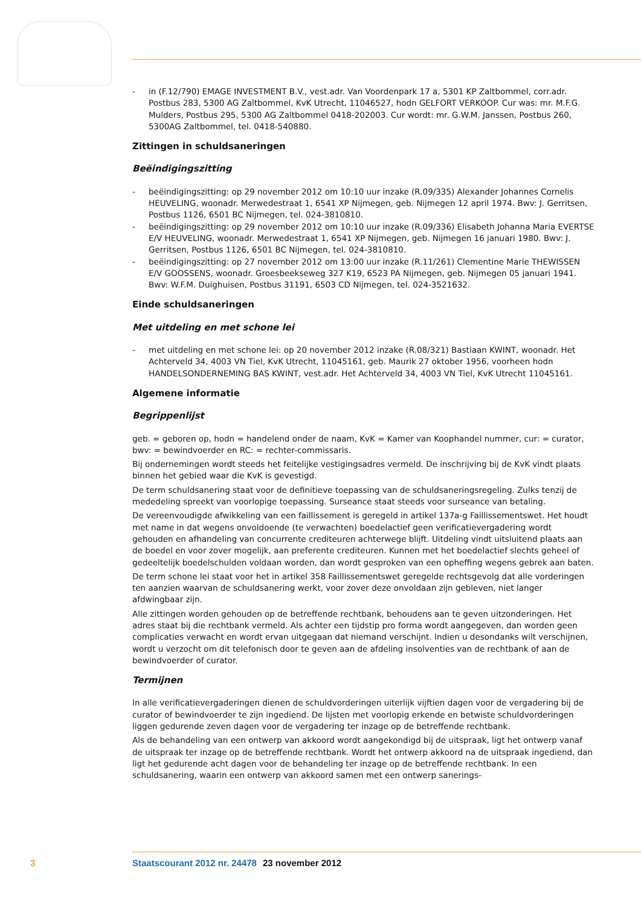- in (F.12/790) EMAGE INVESTMENT B.V., vest.adr. Van Voordenpark 17 a, 5301 KP Zaltbommel, corr.adr. Postbus 283, 5300 AG Zaltbommel, KvK Utrecht, 11046527, hodn GELFORT VERKOOP. Cur was: mr. M.F.G. Mulders, Postbus 295, 5300 AG Zaltbommel 0418-202003. Cur wordt: mr. G.W.M. Janssen, Postbus 260, 5300AG Zaltbommel, tel. 0418-540880.
Zittingen in schuldsaneringen
Beëindigingszitting
- beëindigingszitting: op 29 november 2012 om 10:10 uur inzake (R.09/335) Alexander Johannes Cornelis HEUVELING, woonadr. Merwedestraat 1, 6541 XP Nijmegen, geb. Nijmegen 12 april 1974. Bwv: J. Gerritsen, Postbus 1126, 6501 BC Nijmegen, tel. 024-3810810.
- beëindigingszitting: op 29 november 2012 om 10:10 uur inzake (R.09/336) Elisabeth Johanna Maria EVERTSE E/V HEUVELING, woonadr. Merwedestraat 1, 6541 XP Nijmegen, geb. Nijmegen 16 januari 1980. Bwv: J. Gerritsen, Postbus 1126, 6501 BC Nijmegen, tel. 024-3810810.
- beëindigingszitting: op 27 november 2012 om 13:00 uur inzake (R.11/261) Clementine Marie THEWISSEN E/V GOOSSENS, woonadr. Groesbeekseweg 327 K19, 6523 PA Nijmegen, geb. Nijmegen 05 januari 1941. Bwv: W.F.M. Duighuisen, Postbus 31191, 6503 CD Nijmegen, tel. 024-3521632.
Einde schuldsaneringen
Met uitdeling en met schone lei
- met uitdeling en met schone lei: op 20 november 2012 inzake (R.08/321) Bastiaan KWINT, woonadr. Het Achterveld 34, 4003 VN Tiel, KvK Utrecht, 11045161, geb. Maurik 27 oktober 1956, voorheen hodn HANDELSONDERNEMING BAS KWINT, vest.adr. Het Achterveld 34, 4003 VN Tiel, KvK Utrecht 11045161.
Algemene informatie
Begrippenlijst
geb. = geboren op, hodn = handelend onder de naam, KvK = Kamer van Koophandel nummer, cur: = curator, bwv: = bewindvoerder en RC: = rechter-commissaris.
Bij ondernemingen wordt steeds het feitelijke vestigingsadres vermeld. De inschrijving bij de KvK vindt plaats binnen het gebied waar die KvK is gevestigd.
De term schuldsanering staat voor de definitieve toepassing van de schuldsaneringsregeling. Zulks tenzij de mededeling spreekt van voorlopige toepassing. Surseance staat steeds voor surseance van betaling.
De vereenvoudigde afwikkeling van een faillissement is geregeld in artikel 137a-g Faillissementswet. Het houdt met name in dat wegens onvoldoende (te verwachten) boedelactief geen verificatievergadering wordt gehouden en afhandeling van concurrente crediteuren achterwege blijft. Uitdeling vindt uitsluitend plaats aan de boedel en voor zover mogelijk, aan preferente crediteuren. Kunnen met het boedelactief slechts geheel of gedeeltelijk boedelschulden voldaan worden, dan wordt gesproken van een opheffing wegens gebrek aan baten.
De term schone lei staat voor het in artikel 358 Faillissementswet geregelde rechtsgevolg dat alle vorderingen ten aanzien waarvan de schuldsanering werkt, voor zover deze onvoldaan zijn gebleven, niet langer afdwingbaar zijn.
Alle zittingen worden gehouden op de betreffende rechtbank, behoudens aan te geven uitzonderingen. Het adres staat bij die rechtbank vermeld. Als achter een tijdstip pro forma wordt aangegeven, dan worden geen complicaties verwacht en wordt ervan uitgegaan dat niemand verschijnt. Indien u desondanks wilt verschijnen, wordt u verzocht om dit telefonisch door te geven aan de afdeling insolventies van de rechtbank of aan de bewindvoerder of curator.
Termijnen
In alle verificatievergaderingen dienen de schuldvorderingen uiterlijk vijftien dagen voor de vergadering bij de curator of bewindvoerder te zijn ingediend. De lijsten met voorlopig erkende en betwiste schuldvorderingen liggen gedurende zeven dagen voor de vergadering ter inzage op de betreffende rechtbank.
Als de behandeling van een ontwerp van akkoord wordt aangekondigd bij de uitspraak, ligt het ontwerp vanaf de uitspraak ter inzage op de betreffende rechtbank. Wordt het ontwerp akkoord na de uitspraak ingediend, dan ligt het gedurende acht dagen voor de behandeling ter inzage op de betreffende rechtbank. In een schuldsanering, waarin een ontwerp van akkoord samen met een ontwerp sanerings-
3 Staatscourant 2012 nr. 24478 23 november 2012